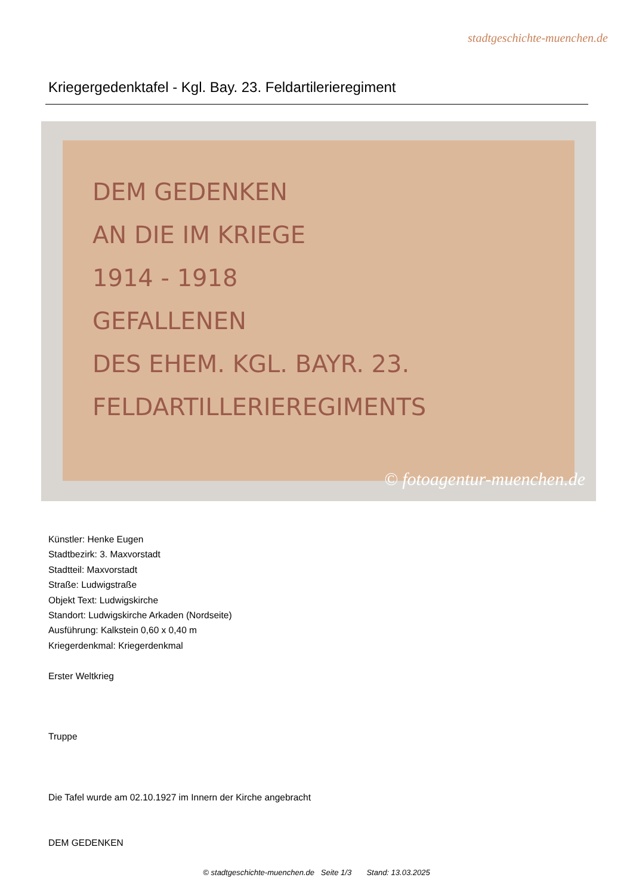stadtgeschichte-muenchen.de
Kriegergedenktafel - Kgl. Bay. 23. Feldartilerieregiment
DEM GEDENKEN
AN DIE IM KRIEGE
1914 - 1918
GEFALLENEN
DES EHEM. KGL. BAYR. 23.
FELDARTILLERIEREGIMENTS
© fotoagentur-muenchen.de
Künstler: Henke Eugen
Stadtbezirk: 3. Maxvorstadt
Stadtteil: Maxvorstadt
Straße: Ludwigstraße
Objekt Text: Ludwigskirche
Standort: Ludwigskirche Arkaden (Nordseite)
Ausführung: Kalkstein 0,60 x 0,40 m
Kriegerdenkmal: Kriegerdenkmal
Erster Weltkrieg
Truppe
Die Tafel wurde am 02.10.1927 im Innern der Kirche angebracht
DEM GEDENKEN
© stadtgeschichte-muenchen.de Seite 1/3 Stand: 13.03.2025